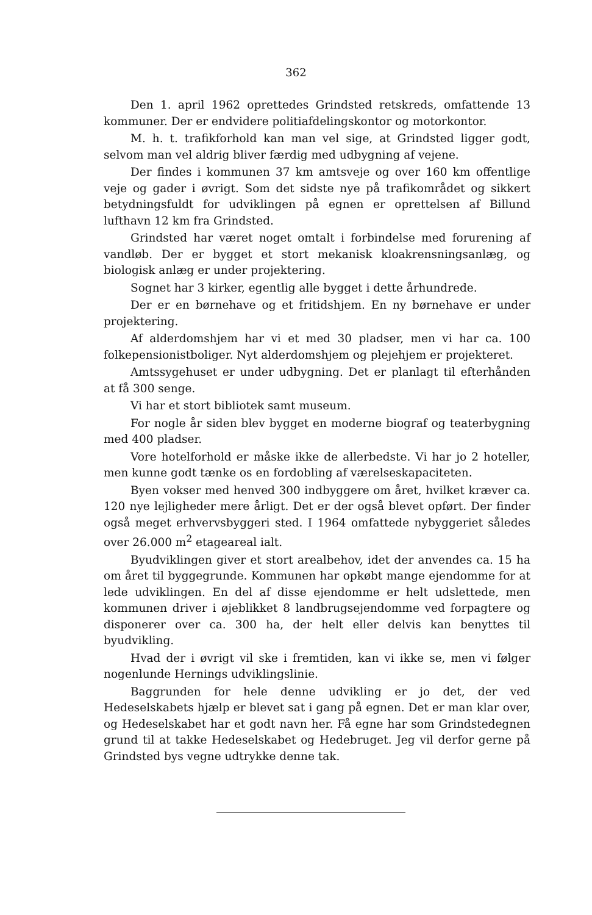362
Den 1. april 1962 oprettedes Grindsted retskreds, omfattende 13 kommuner. Der er endvidere politiafdelingskontor og motorkontor.
M. h. t. trafikforhold kan man vel sige, at Grindsted ligger godt, selvom man vel aldrig bliver færdig med udbygning af vejene.
Der findes i kommunen 37 km amtsveje og over 160 km offentlige veje og gader i øvrigt. Som det sidste nye på trafikområdet og sikkert betydningsfuldt for udviklingen på egnen er oprettelsen af Billund lufthavn 12 km fra Grindsted.
Grindsted har været noget omtalt i forbindelse med forurening af vandløb. Der er bygget et stort mekanisk kloakrensningsanlæg, og biologisk anlæg er under projektering.
Sognet har 3 kirker, egentlig alle bygget i dette århundrede.
Der er en børnehave og et fritidshjem. En ny børnehave er under projektering.
Af alderdomshjem har vi et med 30 pladser, men vi har ca. 100 folkepensionistboliger. Nyt alderdomshjem og plejehjem er projekteret.
Amtssygehuset er under udbygning. Det er planlagt til efterhånden at få 300 senge.
Vi har et stort bibliotek samt museum.
For nogle år siden blev bygget en moderne biograf og teaterbygning med 400 pladser.
Vore hotelforhold er måske ikke de allerbedste. Vi har jo 2 hoteller, men kunne godt tænke os en fordobling af værelseskapaciteten.
Byen vokser med henved 300 indbyggere om året, hvilket kræver ca. 120 nye lejligheder mere årligt. Det er der også blevet opført. Der finder også meget erhvervsbyggeri sted. I 1964 omfattede nybyggeriet således over 26.000 m<sup>2</sup> etageareal ialt.
Byudviklingen giver et stort arealbehov, idet der anvendes ca. 15 ha om året til byggegrunde. Kommunen har opkøbt mange ejendomme for at lede udviklingen. En del af disse ejendomme er helt udslettede, men kommunen driver i øjeblikket 8 landbrugsejendomme ved forpagtere og disponerer over ca. 300 ha, der helt eller delvis kan benyttes til byudvikling.
Hvad der i øvrigt vil ske i fremtiden, kan vi ikke se, men vi følger nogenlunde Hernings udviklingslinie.
Baggrunden for hele denne udvikling er jo det, der ved Hedeselskabets hjælp er blevet sat i gang på egnen. Det er man klar over, og Hedeselskabet har et godt navn her. Få egne har som Grindstedegnen grund til at takke Hedeselskabet og Hedebruget. Jeg vil derfor gerne på Grindsted bys vegne udtrykke denne tak.